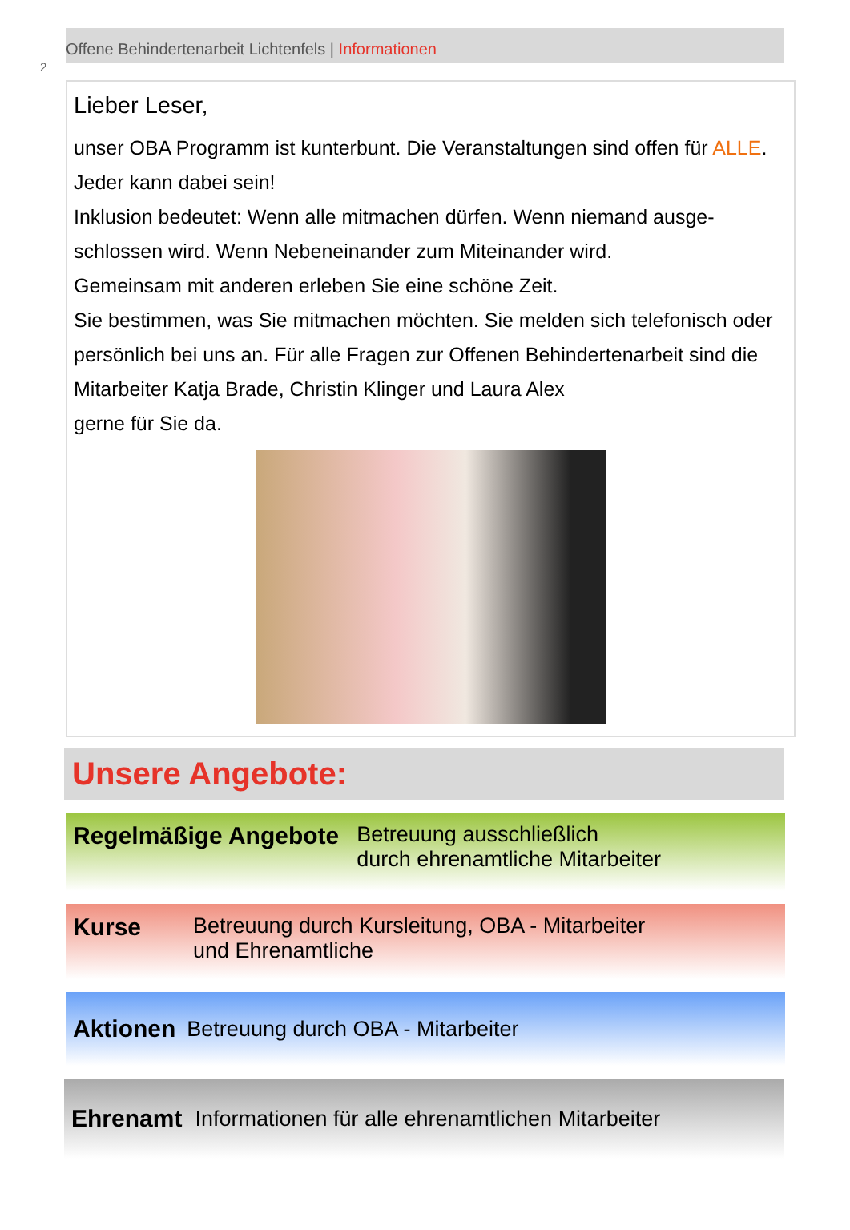2
Offene Behindertenarbeit Lichtenfels | Informationen
Lieber Leser,
unser OBA Programm ist kunterbunt. Die Veranstaltungen sind offen für ALLE. Jeder kann dabei sein!
Inklusion bedeutet: Wenn alle mitmachen dürfen. Wenn niemand ausge-schlossen wird. Wenn Nebeneinander zum Miteinander wird.
Gemeinsam mit anderen erleben Sie eine schöne Zeit.
Sie bestimmen, was Sie mitmachen möchten. Sie melden sich telefonisch oder persönlich bei uns an. Für alle Fragen zur Offenen Behindertenarbeit sind die Mitarbeiter Katja Brade, Christin Klinger und Laura Alex
gerne für Sie da.
Unsere Angebote:
Regelmäßige Angebote Betreuung ausschließlich
durch ehrenamtliche Mitarbeiter
Kurse Betreuung durch Kursleitung, OBA - Mitarbeiter
und Ehrenamtliche
Aktionen Betreuung durch OBA - Mitarbeiter
Ehrenamt Informationen für alle ehrenamtlichen Mitarbeiter